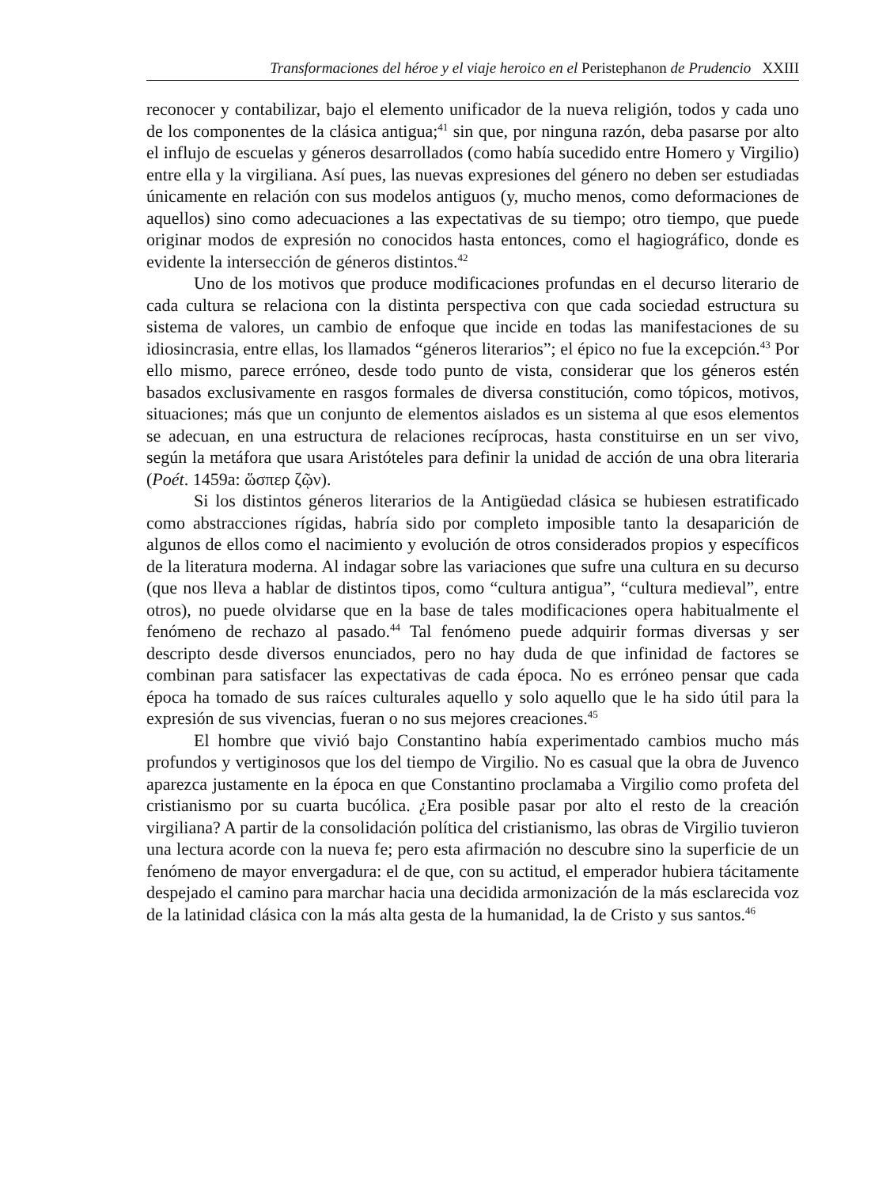Transformaciones del héroe y el viaje heroico en el Peristephanon de Prudencio XXIII
reconocer y contabilizar, bajo el elemento unificador de la nueva religión, todos y cada uno de los componentes de la clásica antigua;<sup>41</sup> sin que, por ninguna razón, deba pasarse por alto el influjo de escuelas y géneros desarrollados (como había sucedido entre Homero y Virgilio) entre ella y la virgiliana. Así pues, las nuevas expresiones del género no deben ser estudiadas únicamente en relación con sus modelos antiguos (y, mucho menos, como deformaciones de aquellos) sino como adecuaciones a las expectativas de su tiempo; otro tiempo, que puede originar modos de expresión no conocidos hasta entonces, como el hagiográfico, donde es evidente la intersección de géneros distintos.<sup>42</sup>
Uno de los motivos que produce modificaciones profundas en el decurso literario de cada cultura se relaciona con la distinta perspectiva con que cada sociedad estructura su sistema de valores, un cambio de enfoque que incide en todas las manifestaciones de su idiosincrasia, entre ellas, los llamados “géneros literarios”; el épico no fue la excepción.<sup>43</sup> Por ello mismo, parece erróneo, desde todo punto de vista, considerar que los géneros estén basados exclusivamente en rasgos formales de diversa constitución, como tópicos, motivos, situaciones; más que un conjunto de elementos aislados es un sistema al que esos elementos se adecuan, en una estructura de relaciones recíprocas, hasta constituirse en un ser vivo, según la metáfora que usara Aristóteles para definir la unidad de acción de una obra literaria (Poét. 1459a: ὥσπερ ζῷν).
Si los distintos géneros literarios de la Antigüedad clásica se hubiesen estratificado como abstracciones rígidas, habría sido por completo imposible tanto la desaparición de algunos de ellos como el nacimiento y evolución de otros considerados propios y específicos de la literatura moderna. Al indagar sobre las variaciones que sufre una cultura en su decurso (que nos lleva a hablar de distintos tipos, como “cultura antigua”, “cultura medieval”, entre otros), no puede olvidarse que en la base de tales modificaciones opera habitualmente el fenómeno de rechazo al pasado.<sup>44</sup> Tal fenómeno puede adquirir formas diversas y ser descripto desde diversos enunciados, pero no hay duda de que infinidad de factores se combinan para satisfacer las expectativas de cada época. No es erróneo pensar que cada época ha tomado de sus raíces culturales aquello y solo aquello que le ha sido útil para la expresión de sus vivencias, fueran o no sus mejores creaciones.<sup>45</sup>
El hombre que vivió bajo Constantino había experimentado cambios mucho más profundos y vertiginosos que los del tiempo de Virgilio. No es casual que la obra de Juvenco aparezca justamente en la época en que Constantino proclamaba a Virgilio como profeta del cristianismo por su cuarta bucólica. ¿Era posible pasar por alto el resto de la creación virgiliana? A partir de la consolidación política del cristianismo, las obras de Virgilio tuvieron una lectura acorde con la nueva fe; pero esta afirmación no descubre sino la superficie de un fenómeno de mayor envergadura: el de que, con su actitud, el emperador hubiera tácitamente despejado el camino para marchar hacia una decidida armonización de la más esclarecida voz de la latinidad clásica con la más alta gesta de la humanidad, la de Cristo y sus santos.<sup>46</sup>